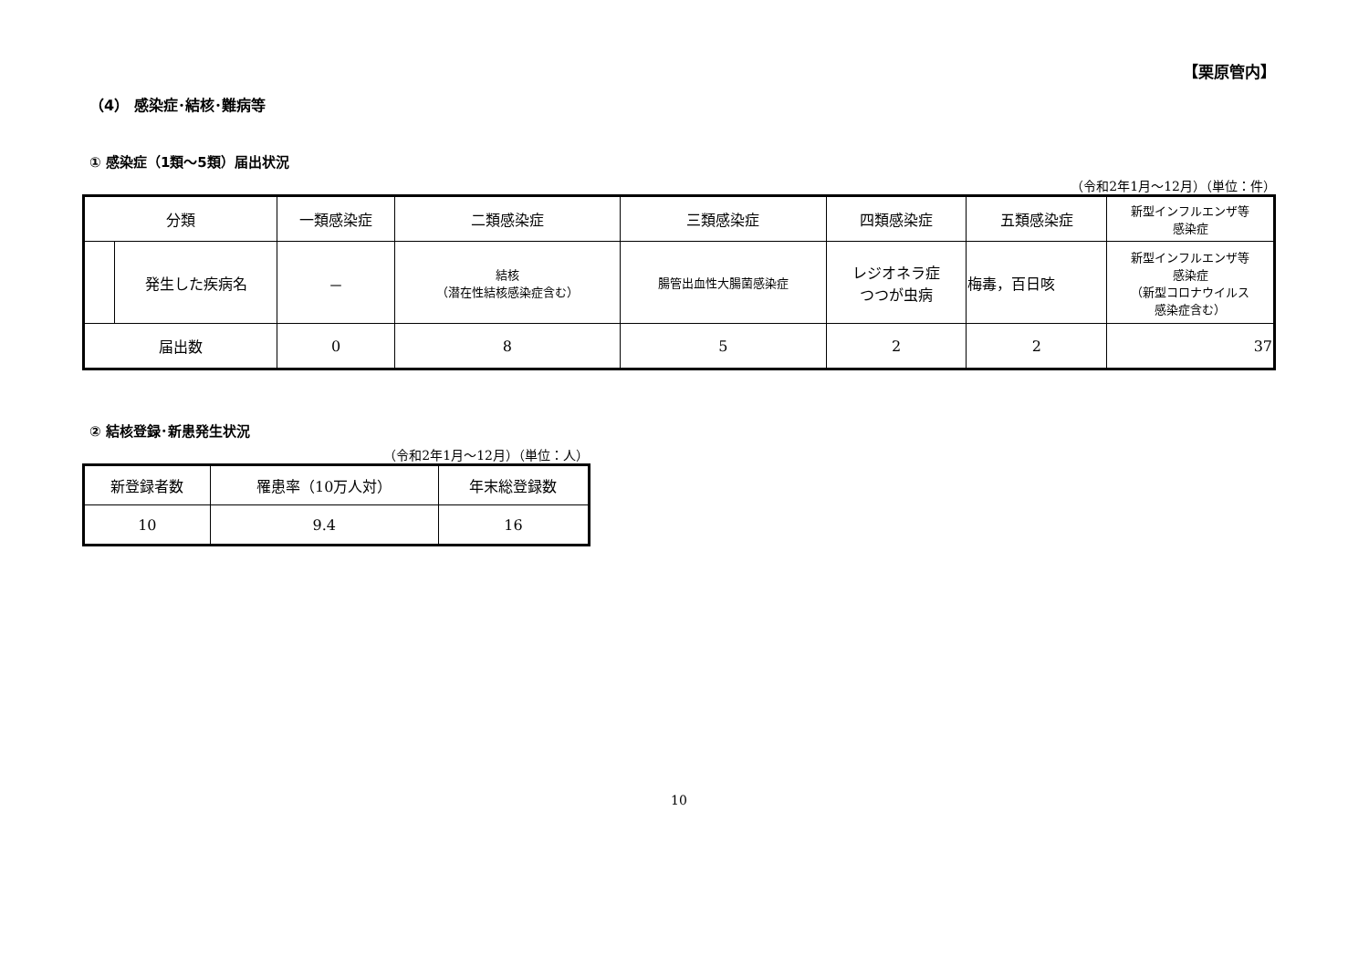【栗原管内】
（4） 感染症･結核･難病等
① 感染症（1類～5類）届出状況
（令和2年1月～12月）（単位：件）
| 分類 | | 一類感染症 | 二類感染症 | 三類感染症 | 四類感染症 | 五類感染症 | 新型インフルエンザ等 感染症 |
| | 発生した疾病名 | － | 結核 （潜在性結核感染症含む） | 腸管出血性大腸菌感染症 | レジオネラ症 つつが虫病 | 梅毒，百日咳 | 新型インフルエンザ等 感染症 （新型コロナウイルス 感染症含む） |
| 届出数 | | 0 | 8 | 5 | 2 | 2 | 37 |
② 結核登録･新患発生状況
（令和2年1月～12月）（単位：人）
| 新登録者数 | 罹患率（10万人対） | 年末総登録数 |
| 10 | 9.4 | 16 |
10